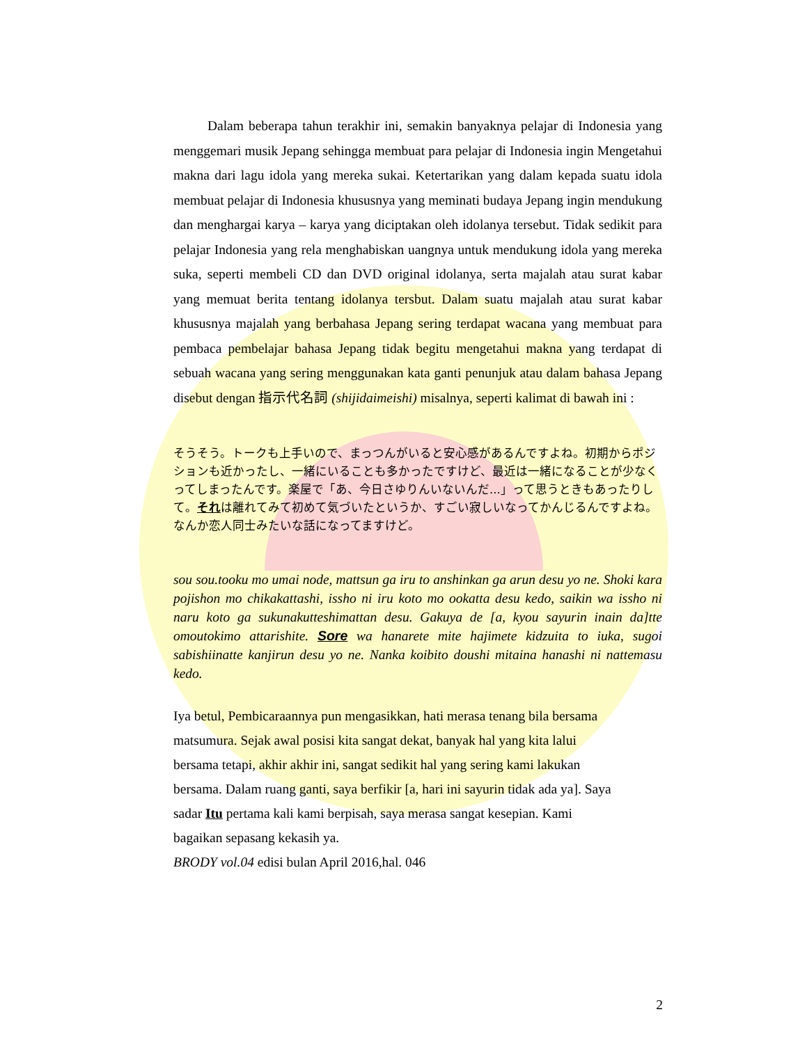Dalam beberapa tahun terakhir ini, semakin banyaknya pelajar di Indonesia yang menggemari musik Jepang sehingga membuat para pelajar di Indonesia ingin Mengetahui makna dari lagu idola yang mereka sukai. Ketertarikan yang dalam kepada suatu idola membuat pelajar di Indonesia khususnya yang meminati budaya Jepang ingin mendukung dan menghargai karya – karya yang diciptakan oleh idolanya tersebut. Tidak sedikit para pelajar Indonesia yang rela menghabiskan uangnya untuk mendukung idola yang mereka suka, seperti membeli CD dan DVD original idolanya, serta majalah atau surat kabar yang memuat berita tentang idolanya tersbut. Dalam suatu majalah atau surat kabar khususnya majalah yang berbahasa Jepang sering terdapat wacana yang membuat para pembaca pembelajar bahasa Jepang tidak begitu mengetahui makna yang terdapat di sebuah wacana yang sering menggunakan kata ganti penunjuk atau dalam bahasa Jepang disebut dengan 指示代名詞 (shijidaimeishi) misalnya, seperti kalimat di bawah ini :
そうそう。トークも上手いので、まっつんがいると安心感があるんですよね。初期からポジションも近かったし、一緒にいることも多かったですけど、最近は一緒になることが少なくってしまったんです。楽屋で「あ、今日さゆりんいないんだ...」って思うときもあったりして。それは離れてみて初めて気づいたというか、すごい寂しいなってかんじるんですよね。なんか恋人同士みたいな話になってますけど。
sou sou.tooku mo umai node, mattsun ga iru to anshinkan ga arun desu yo ne. Shoki kara pojishon mo chikakattashi, issho ni iru koto mo ookatta desu kedo, saikin wa issho ni naru koto ga sukunakutteshimattan desu. Gakuya de [a, kyou sayurin inain da]tte omoutokimo attarishite. Sore wa hanarete mite hajimete kidzuita to iuka, sugoi sabishiinatte kanjirun desu yo ne. Nanka koibito doushi mitaina hanashi ni nattemasu kedo.
Iya betul, Pembicaraannya pun mengasikkan, hati merasa tenang bila bersama
matsumura. Sejak awal posisi kita sangat dekat, banyak hal yang kita lalui
bersama tetapi, akhir akhir ini, sangat sedikit hal yang sering kami lakukan
bersama. Dalam ruang ganti, saya berfikir [a, hari ini sayurin tidak ada ya]. Saya
sadar Itu pertama kali kami berpisah, saya merasa sangat kesepian. Kami
bagaikan sepasang kekasih ya.
BRODY vol.04 edisi bulan April 2016,hal. 046
2